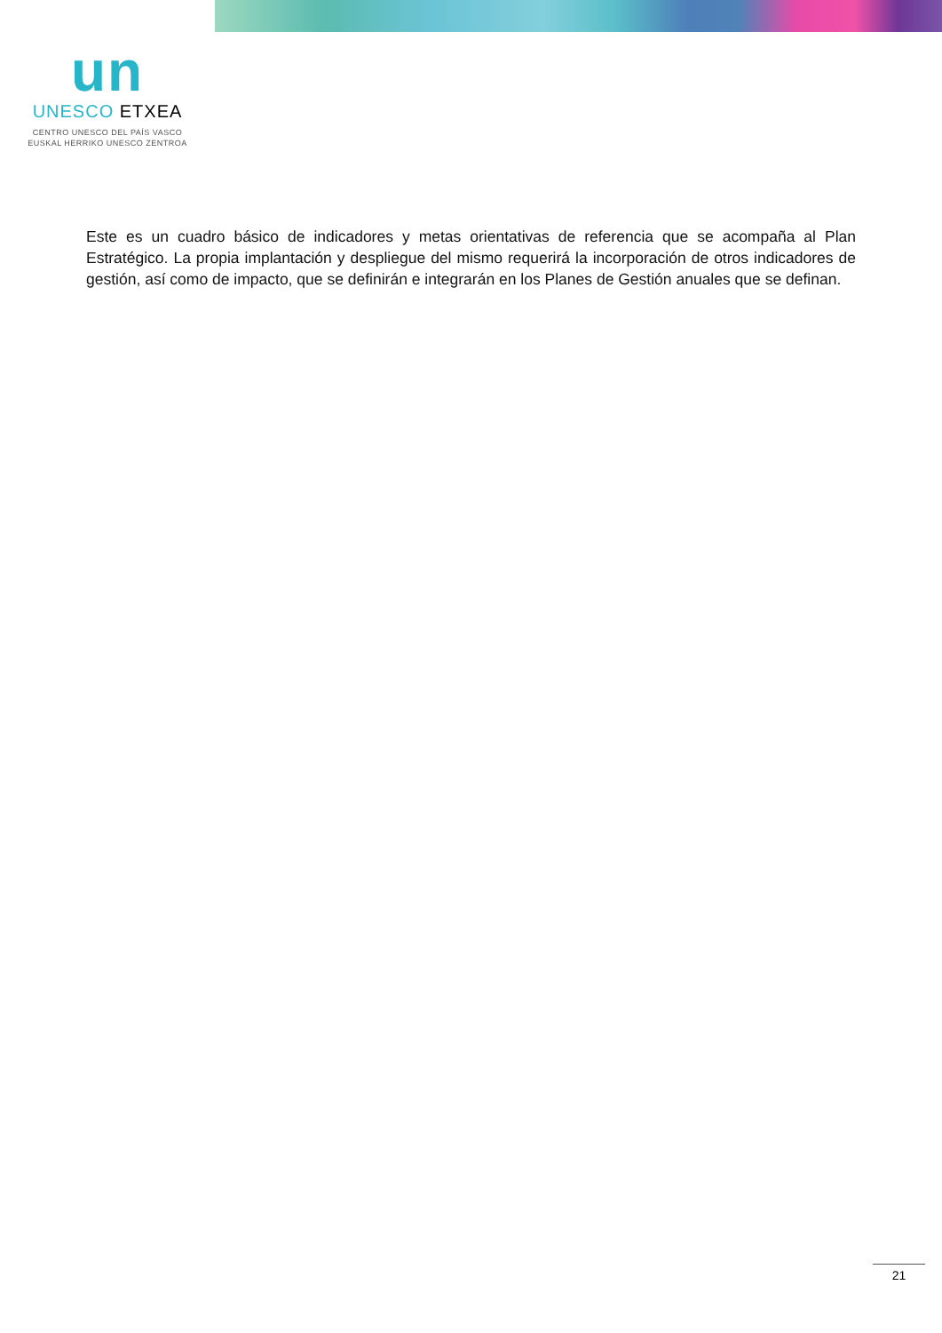un
UNESCO ETXEA
CENTRO UNESCO DEL PAÍS VASCO
EUSKAL HERRIKO UNESCO ZENTROA
Este es un cuadro básico de indicadores y metas orientativas de referencia que se acompaña al Plan Estratégico. La propia implantación y despliegue del mismo requerirá la incorporación de otros indicadores de gestión, así como de impacto, que se definirán e integrarán en los Planes de Gestión anuales que se definan.
21